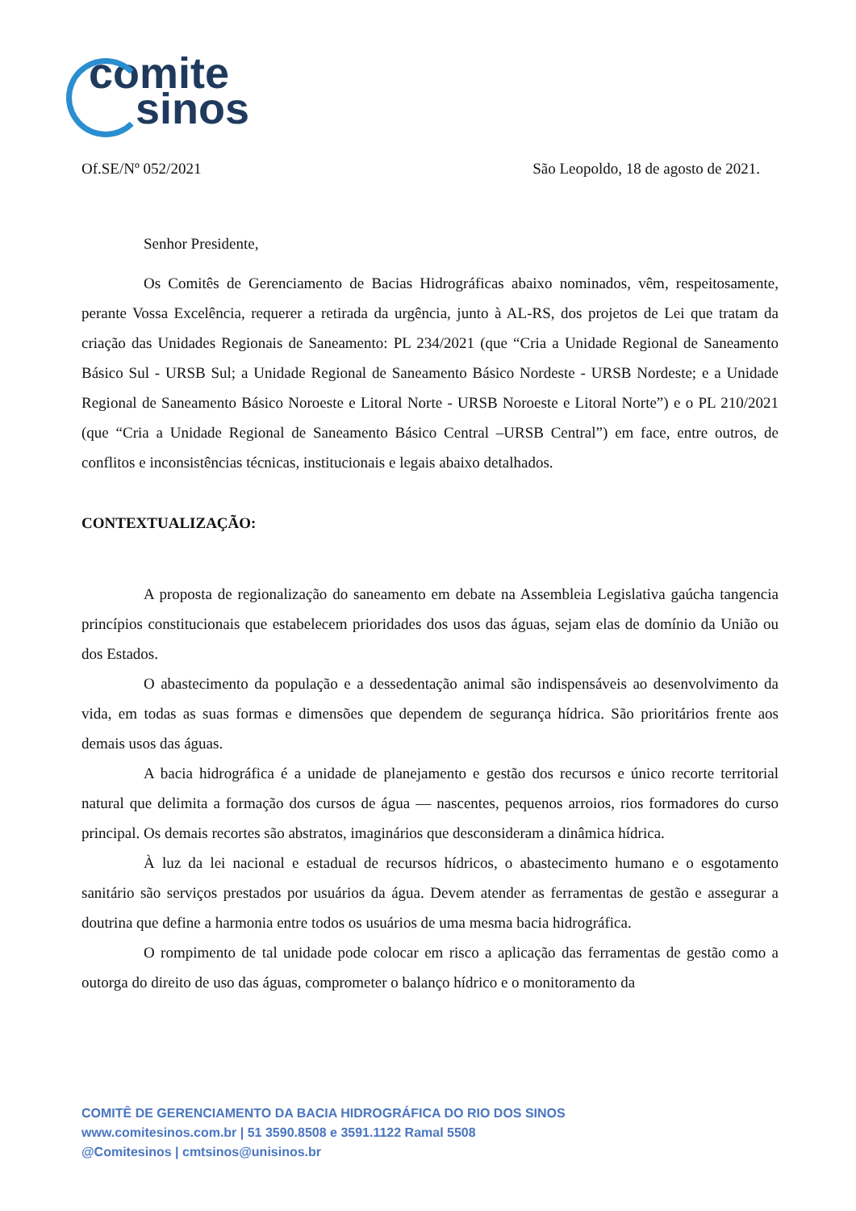comite
sinos
Of.SE/Nº 052/2021 São Leopoldo, 18 de agosto de 2021.
Senhor Presidente,
Os Comitês de Gerenciamento de Bacias Hidrográficas abaixo nominados, vêm, respeitosamente, perante Vossa Excelência, requerer a retirada da urgência, junto à AL-RS, dos projetos de Lei que tratam da criação das Unidades Regionais de Saneamento: PL 234/2021 (que “Cria a Unidade Regional de Saneamento Básico Sul - URSB Sul; a Unidade Regional de Saneamento Básico Nordeste - URSB Nordeste; e a Unidade Regional de Saneamento Básico Noroeste e Litoral Norte - URSB Noroeste e Litoral Norte”) e o PL 210/2021 (que “Cria a Unidade Regional de Saneamento Básico Central –URSB Central”) em face, entre outros, de conflitos e inconsistências técnicas, institucionais e legais abaixo detalhados.
CONTEXTUALIZAÇÃO:
A proposta de regionalização do saneamento em debate na Assembleia Legislativa gaúcha tangencia princípios constitucionais que estabelecem prioridades dos usos das águas, sejam elas de domínio da União ou dos Estados.
O abastecimento da população e a dessedentação animal são indispensáveis ao desenvolvimento da vida, em todas as suas formas e dimensões que dependem de segurança hídrica. São prioritários frente aos demais usos das águas.
A bacia hidrográfica é a unidade de planejamento e gestão dos recursos e único recorte territorial natural que delimita a formação dos cursos de água — nascentes, pequenos arroios, rios formadores do curso principal. Os demais recortes são abstratos, imaginários que desconsideram a dinâmica hídrica.
À luz da lei nacional e estadual de recursos hídricos, o abastecimento humano e o esgotamento sanitário são serviços prestados por usuários da água. Devem atender as ferramentas de gestão e assegurar a doutrina que define a harmonia entre todos os usuários de uma mesma bacia hidrográfica.
O rompimento de tal unidade pode colocar em risco a aplicação das ferramentas de gestão como a outorga do direito de uso das águas, comprometer o balanço hídrico e o monitoramento da
COMITÊ DE GERENCIAMENTO DA BACIA HIDROGRÁFICA DO RIO DOS SINOS
www.comitesinos.com.br | 51 3590.8508 e 3591.1122 Ramal 5508
@Comitesinos | cmtsinos@unisinos.br